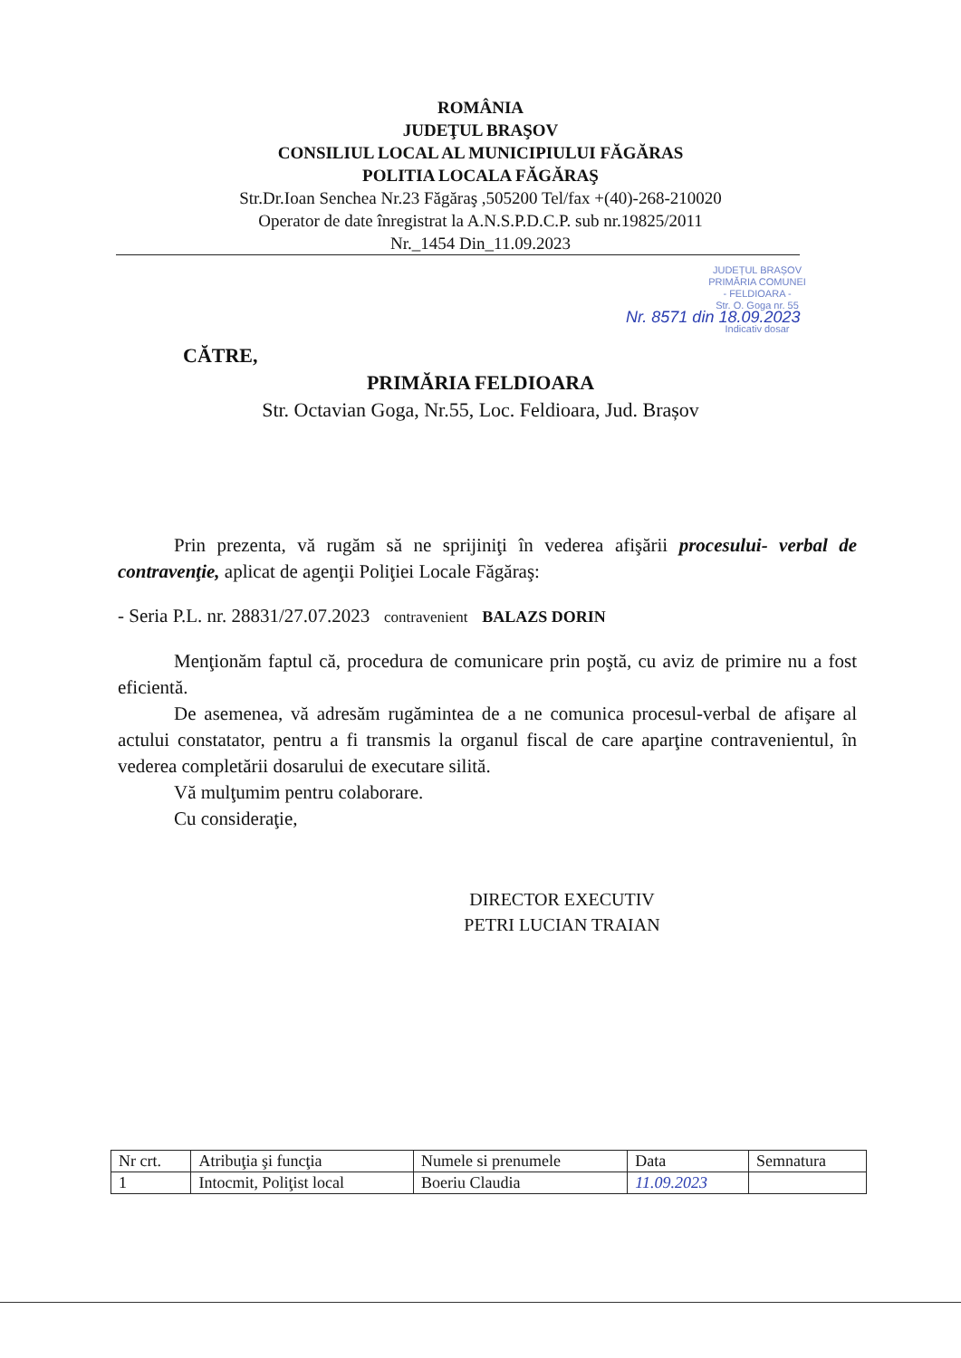ROMÂNIA
JUDEŢUL BRAŞOV
CONSILIUL LOCAL AL MUNICIPIULUI FĂGĂRAS
POLITIA LOCALA FĂGĂRAŞ
Str.Dr.Ioan Senchea Nr.23 Făgăraş ,505200 Tel/fax +(40)-268-210020
Operator de date înregistrat la A.N.S.P.D.C.P. sub nr.19825/2011
Nr._1454 Din_11.09.2023
JUDEȚUL BRAȘOV
PRIMĂRIA COMUNEI
- FELDIOARA -
Str. O. Goga nr. 55
Nr. 8571 din 18.09.2023
Indicativ dosar
CĂTRE,
PRIMĂRIA FELDIOARA
Str. Octavian Goga, Nr.55, Loc. Feldioara, Jud. Brașov
Prin prezenta, vă rugăm să ne sprijiniţi în vederea afişării procesului- verbal de contravenţie, aplicat de agenţii Poliţiei Locale Făgăraş:
- Seria P.L. nr. 28831/27.07.2023 contravenient BALAZS DORIN
Menţionăm faptul că, procedura de comunicare prin poştă, cu aviz de primire nu a fost eficientă.
De asemenea, vă adresăm rugămintea de a ne comunica procesul-verbal de afişare al actului constatator, pentru a fi transmis la organul fiscal de care aparţine contravenientul, în vederea completării dosarului de executare silită.
Vă mulţumim pentru colaborare.
Cu consideraţie,
DIRECTOR EXECUTIV
PETRI LUCIAN TRAIAN
| Nr crt. | Atribuţia şi funcţia | Numele si prenumele | Data | Semnatura |
| --- | --- | --- | --- | --- |
| 1 | Intocmit, Poliţist local | Boeriu Claudia | 11.09.2023 | |